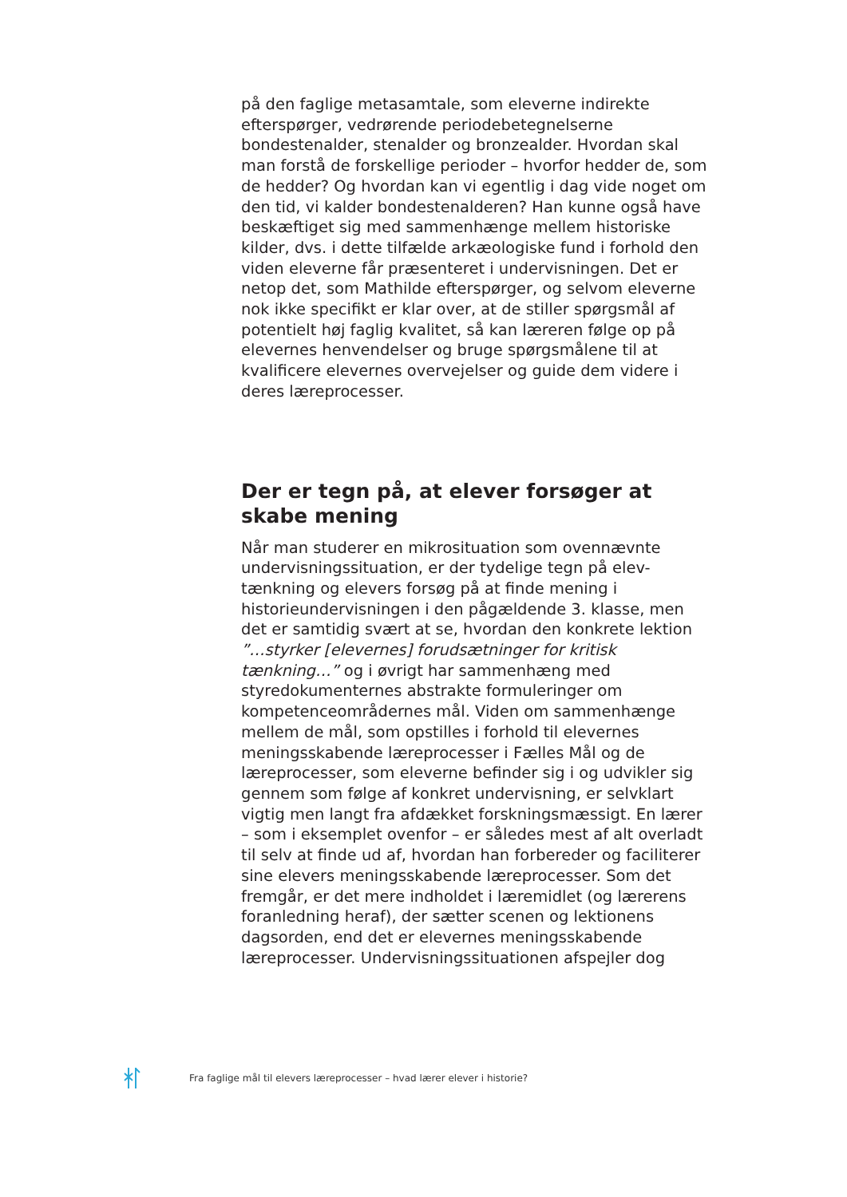på den faglige metasamtale, som eleverne indirekte efterspørger, vedrørende periodebetegnelserne bondestenalder, stenalder og bronzealder. Hvordan skal man forstå de forskellige perioder – hvorfor hedder de, som de hedder? Og hvordan kan vi egentlig i dag vide noget om den tid, vi kalder bondestenalderen? Han kunne også have beskæftiget sig med sammenhænge mellem historiske kilder, dvs. i dette tilfælde arkæologiske fund i forhold den viden eleverne får præsenteret i undervisningen. Det er netop det, som Mathilde efterspørger, og selvom eleverne nok ikke specifikt er klar over, at de stiller spørgsmål af potentielt høj faglig kvalitet, så kan læreren følge op på elevernes henvendelser og bruge spørgsmålene til at kvalificere elevernes overvejelser og guide dem videre i deres læreprocesser.
Der er tegn på, at elever forsøger at skabe mening
Når man studerer en mikrosituation som ovennævnte undervisningssituation, er der tydelige tegn på elev-tænkning og elevers forsøg på at finde mening i historieundervisningen i den pågældende 3. klasse, men det er samtidig svært at se, hvordan den konkrete lektion ”…styrker [elevernes] forudsætninger for kritisk tænkning…” og i øvrigt har sammenhæng med styredokumenternes abstrakte formuleringer om kompetenceområdernes mål. Viden om sammenhænge mellem de mål, som opstilles i forhold til elevernes meningsskabende læreprocesser i Fælles Mål og de læreprocesser, som eleverne befinder sig i og udvikler sig gennem som følge af konkret undervisning, er selvklart vigtig men langt fra afdækket forskningsmæssigt. En lærer – som i eksemplet ovenfor – er således mest af alt overladt til selv at finde ud af, hvordan han forbereder og faciliterer sine elevers meningsskabende læreprocesser. Som det fremgår, er det mere indholdet i læremidlet (og lærerens foranledning heraf), der sætter scenen og lektionens dagsorden, end det er elevernes meningsskabende læreprocesser. Undervisningssituationen afspejler dog
Fra faglige mål til elevers læreprocesser – hvad lærer elever i historie?